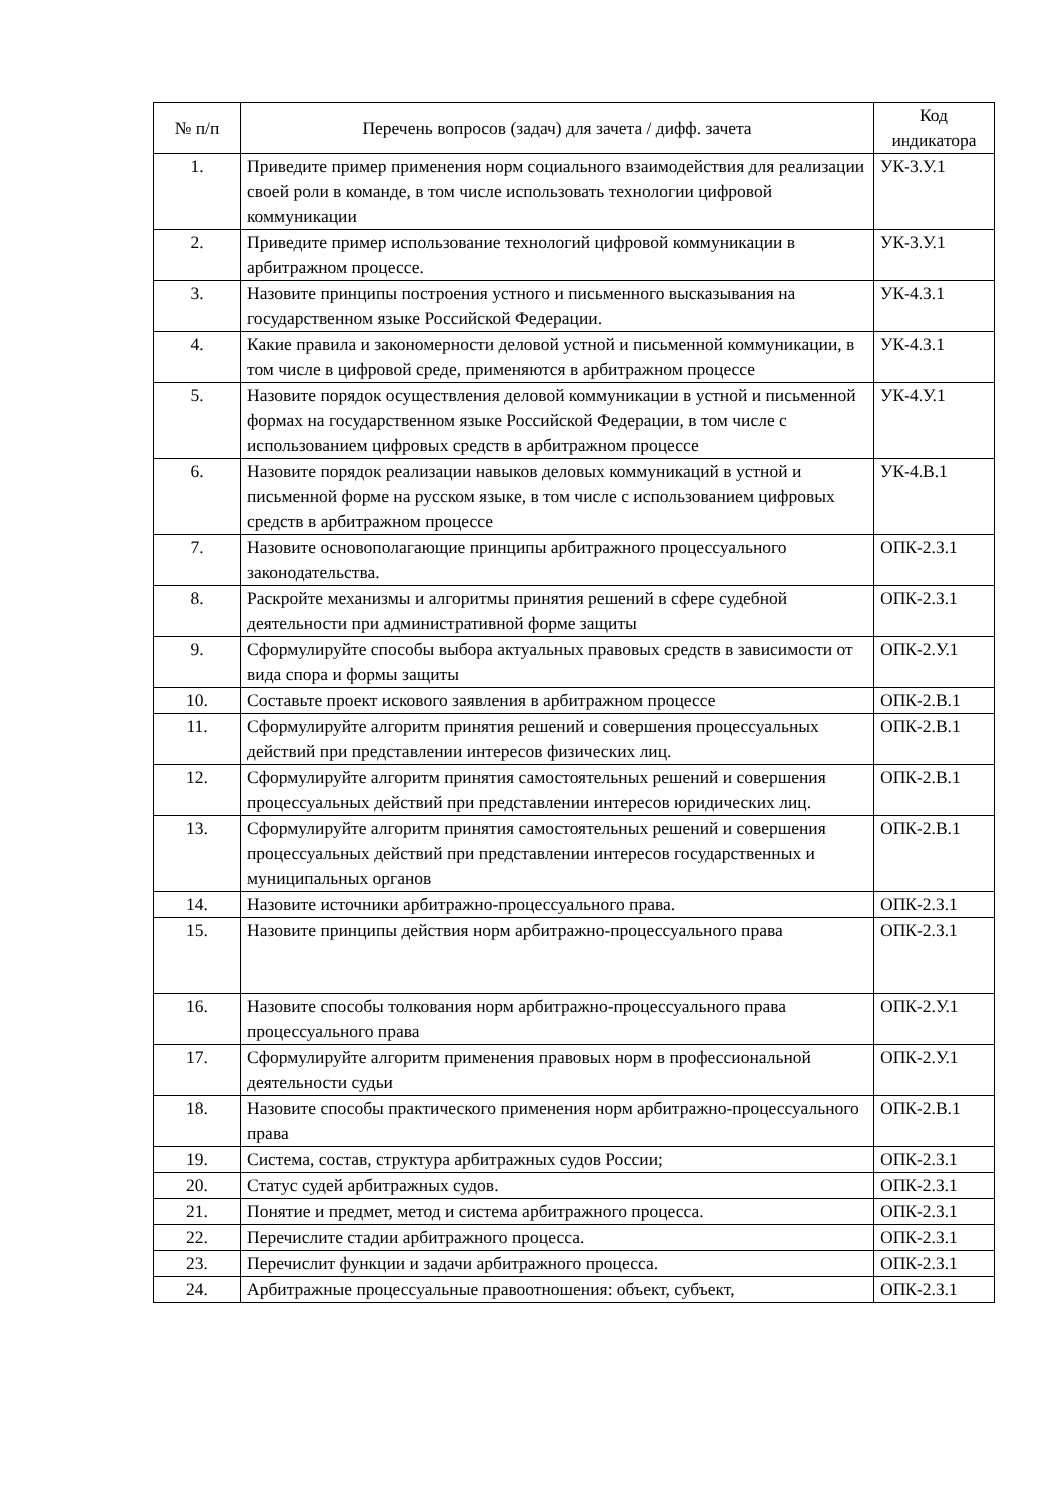| № п/п | Перечень вопросов (задач) для зачета / дифф. зачета | Код индикатора |
| --- | --- | --- |
| 1. | Приведите пример применения норм социального взаимодействия для реализации своей роли в команде, в том числе использовать технологии цифровой коммуникации | УК-3.У.1 |
| 2. | Приведите пример использование технологий цифровой коммуникации в арбитражном процессе. | УК-3.У.1 |
| 3. | Назовите принципы построения устного и письменного высказывания на государственном языке Российской Федерации. | УК-4.З.1 |
| 4. | Какие правила и закономерности деловой устной и письменной коммуникации, в том числе в цифровой среде, применяются в арбитражном процессе | УК-4.З.1 |
| 5. | Назовите порядок осуществления деловой коммуникации в устной и письменной формах на государственном языке Российской Федерации, в том числе с использованием цифровых средств в арбитражном процессе | УК-4.У.1 |
| 6. | Назовите порядок реализации навыков деловых коммуникаций в устной и письменной форме на русском языке, в том числе с использованием цифровых средств в арбитражном процессе | УК-4.В.1 |
| 7. | Назовите основополагающие принципы арбитражного процессуального законодательства. | ОПК-2.З.1 |
| 8. | Раскройте механизмы и алгоритмы принятия решений в сфере судебной деятельности при административной форме защиты | ОПК-2.З.1 |
| 9. | Сформулируйте способы выбора актуальных правовых средств в зависимости от вида спора и формы защиты | ОПК-2.У.1 |
| 10. | Составьте проект искового заявления в арбитражном процессе | ОПК-2.В.1 |
| 11. | Сформулируйте алгоритм принятия решений и совершения процессуальных действий при представлении интересов физических лиц. | ОПК-2.В.1 |
| 12. | Сформулируйте алгоритм принятия самостоятельных решений и совершения процессуальных действий при представлении интересов юридических лиц. | ОПК-2.В.1 |
| 13. | Сформулируйте алгоритм принятия самостоятельных решений и совершения процессуальных действий при представлении интересов государственных и муниципальных органов | ОПК-2.В.1 |
| 14. | Назовите источники арбитражно-процессуального права. | ОПК-2.З.1 |
| 15. | Назовите принципы действия норм арбитражно-процессуального права | ОПК-2.З.1 |
| 16. | Назовите способы толкования норм арбитражно-процессуального права процессуального права | ОПК-2.У.1 |
| 17. | Сформулируйте алгоритм применения правовых норм в профессиональной деятельности судьи | ОПК-2.У.1 |
| 18. | Назовите способы практического применения норм арбитражно-процессуального права | ОПК-2.В.1 |
| 19. | Система, состав, структура арбитражных судов России; | ОПК-2.З.1 |
| 20. | Статус судей арбитражных судов. | ОПК-2.З.1 |
| 21. | Понятие и предмет, метод и система арбитражного процесса. | ОПК-2.З.1 |
| 22. | Перечислите стадии арбитражного процесса. | ОПК-2.З.1 |
| 23. | Перечислит функции и задачи арбитражного процесса. | ОПК-2.З.1 |
| 24. | Арбитражные процессуальные правоотношения: объект, субъект, | ОПК-2.З.1 |